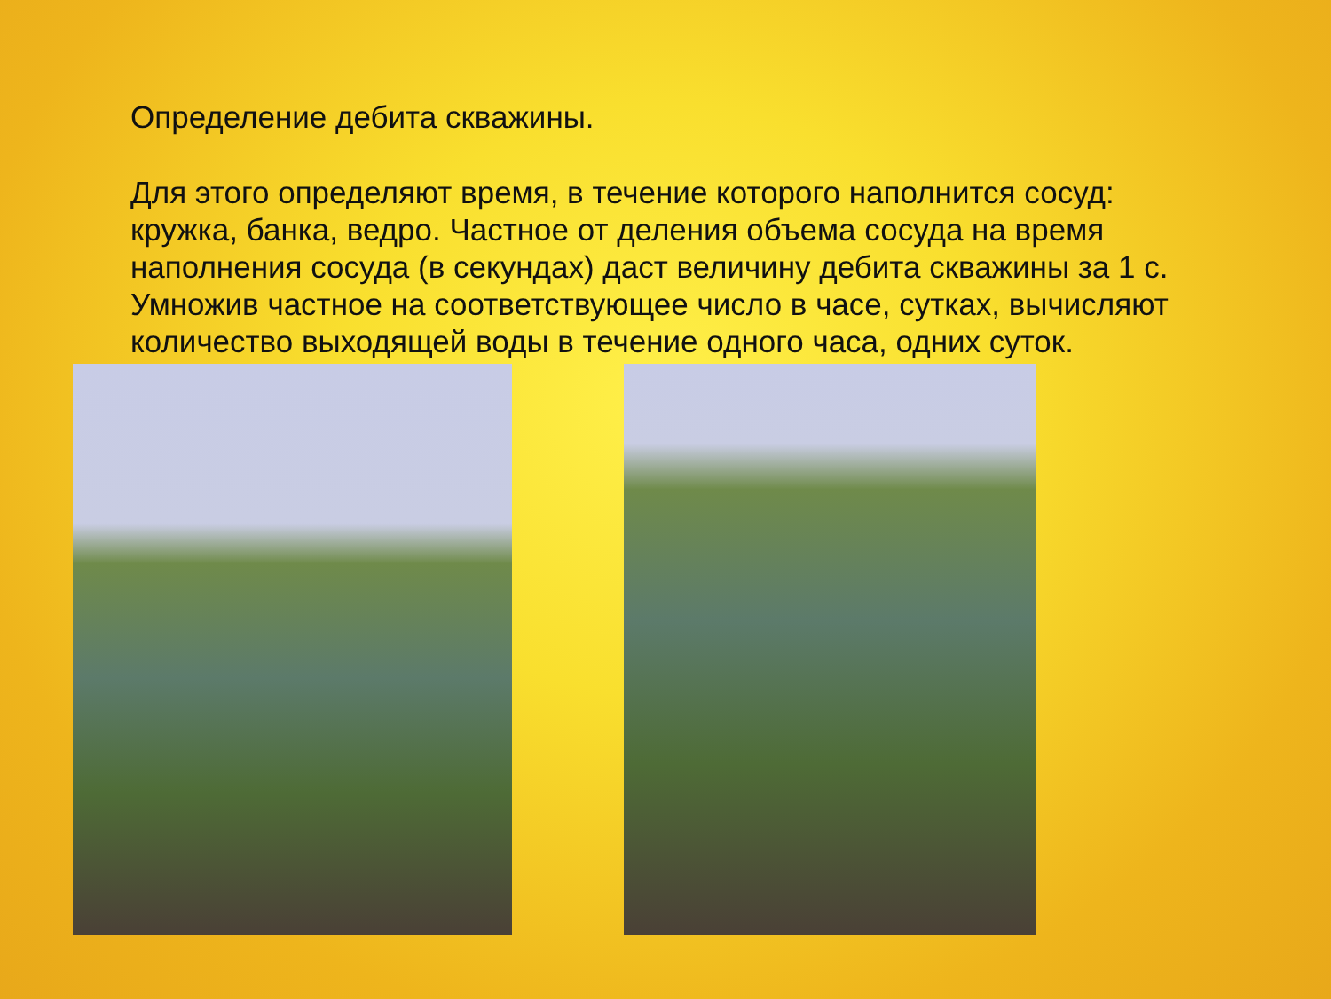Определение дебита скважины.
Для этого определяют время, в течение которого наполнится сосуд: кружка, банка, ведро. Частное от деления объема сосуда на время наполнения сосуда (в секундах) даст величину дебита скважины за 1 с. Умножив частное на соответствующее число в часе, сутках, вычисляют количество выходящей воды в течение одного часа, одних суток.